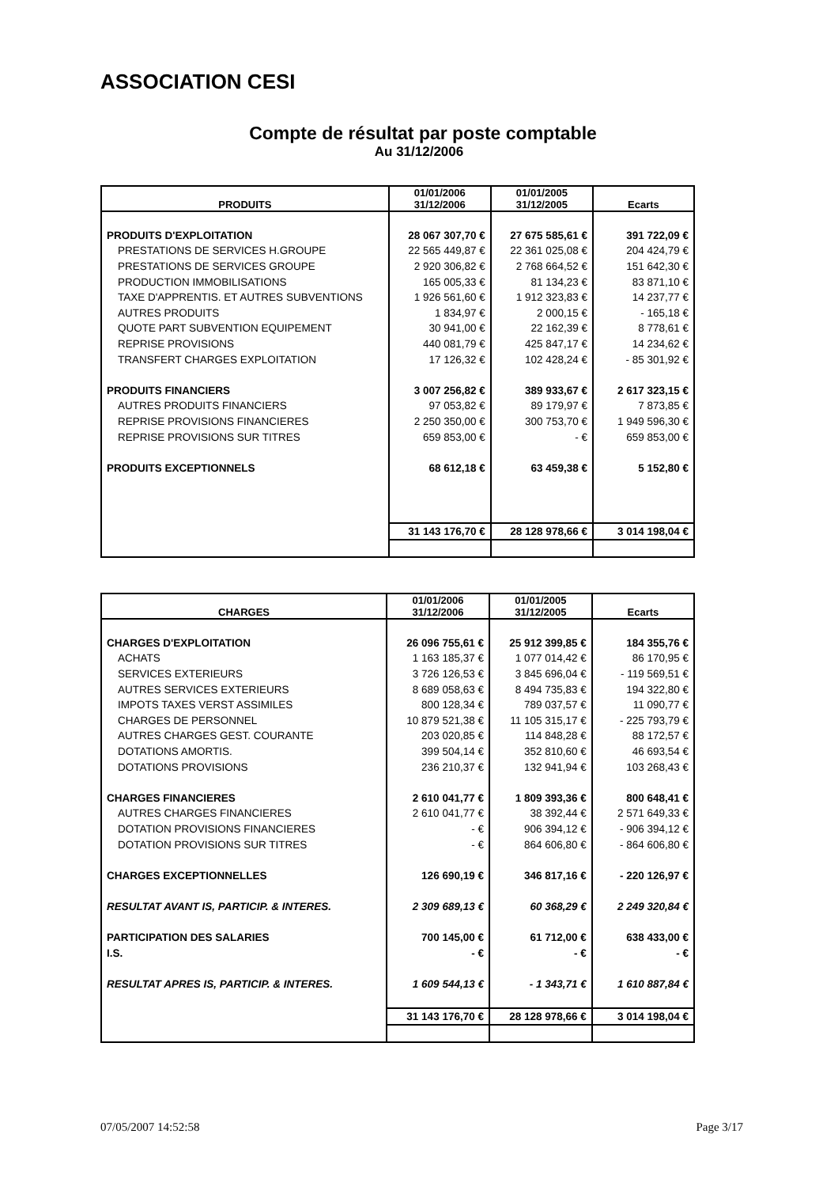ASSOCIATION CESI
Compte de résultat par poste comptable
Au 31/12/2006
| PRODUITS | 01/01/2006 31/12/2006 | 01/01/2005 31/12/2005 | Ecarts |
| --- | --- | --- | --- |
| PRODUITS D'EXPLOITATION | 28 067 307,70 € | 27 675 585,61 € | 391 722,09 € |
| PRESTATIONS DE SERVICES H.GROUPE | 22 565 449,87 € | 22 361 025,08 € | 204 424,79 € |
| PRESTATIONS DE SERVICES GROUPE | 2 920 306,82 € | 2 768 664,52 € | 151 642,30 € |
| PRODUCTION IMMOBILISATIONS | 165 005,33 € | 81 134,23 € | 83 871,10 € |
| TAXE D'APPRENTIS. ET AUTRES SUBVENTIONS | 1 926 561,60 € | 1 912 323,83 € | 14 237,77 € |
| AUTRES PRODUITS | 1 834,97 € | 2 000,15 € | - 165,18 € |
| QUOTE PART SUBVENTION EQUIPEMENT | 30 941,00 € | 22 162,39 € | 8 778,61 € |
| REPRISE PROVISIONS | 440 081,79 € | 425 847,17 € | 14 234,62 € |
| TRANSFERT CHARGES EXPLOITATION | 17 126,32 € | 102 428,24 € | - 85 301,92 € |
| PRODUITS FINANCIERS | 3 007 256,82 € | 389 933,67 € | 2 617 323,15 € |
| AUTRES PRODUITS FINANCIERS | 97 053,82 € | 89 179,97 € | 7 873,85 € |
| REPRISE PROVISIONS FINANCIERES | 2 250 350,00 € | 300 753,70 € | 1 949 596,30 € |
| REPRISE PROVISIONS SUR TITRES | 659 853,00 € | - € | 659 853,00 € |
| PRODUITS EXCEPTIONNELS | 68 612,18 € | 63 459,38 € | 5 152,80 € |
| | 31 143 176,70 € | 28 128 978,66 € | 3 014 198,04 € |
| CHARGES | 01/01/2006 31/12/2006 | 01/01/2005 31/12/2005 | Ecarts |
| --- | --- | --- | --- |
| CHARGES D'EXPLOITATION | 26 096 755,61 € | 25 912 399,85 € | 184 355,76 € |
| ACHATS | 1 163 185,37 € | 1 077 014,42 € | 86 170,95 € |
| SERVICES EXTERIEURS | 3 726 126,53 € | 3 845 696,04 € | - 119 569,51 € |
| AUTRES SERVICES EXTERIEURS | 8 689 058,63 € | 8 494 735,83 € | 194 322,80 € |
| IMPOTS TAXES VERST ASSIMILES | 800 128,34 € | 789 037,57 € | 11 090,77 € |
| CHARGES DE PERSONNEL | 10 879 521,38 € | 11 105 315,17 € | - 225 793,79 € |
| AUTRES CHARGES GEST. COURANTE | 203 020,85 € | 114 848,28 € | 88 172,57 € |
| DOTATIONS AMORTIS. | 399 504,14 € | 352 810,60 € | 46 693,54 € |
| DOTATIONS PROVISIONS | 236 210,37 € | 132 941,94 € | 103 268,43 € |
| CHARGES FINANCIERES | 2 610 041,77 € | 1 809 393,36 € | 800 648,41 € |
| AUTRES CHARGES FINANCIERES | 2 610 041,77 € | 38 392,44 € | 2 571 649,33 € |
| DOTATION PROVISIONS FINANCIERES | - € | 906 394,12 € | - 906 394,12 € |
| DOTATION PROVISIONS SUR TITRES | - € | 864 606,80 € | - 864 606,80 € |
| CHARGES EXCEPTIONNELLES | 126 690,19 € | 346 817,16 € | - 220 126,97 € |
| RESULTAT AVANT IS, PARTICIP. & INTERES. | 2 309 689,13 € | 60 368,29 € | 2 249 320,84 € |
| PARTICIPATION DES SALARIES | 700 145,00 € | 61 712,00 € | 638 433,00 € |
| I.S. | - € | - € | - € |
| RESULTAT APRES IS, PARTICIP. & INTERES. | 1 609 544,13 € | - 1 343,71 € | 1 610 887,84 € |
| | 31 143 176,70 € | 28 128 978,66 € | 3 014 198,04 € |
07/05/2007 14:52:58 Page 3/17